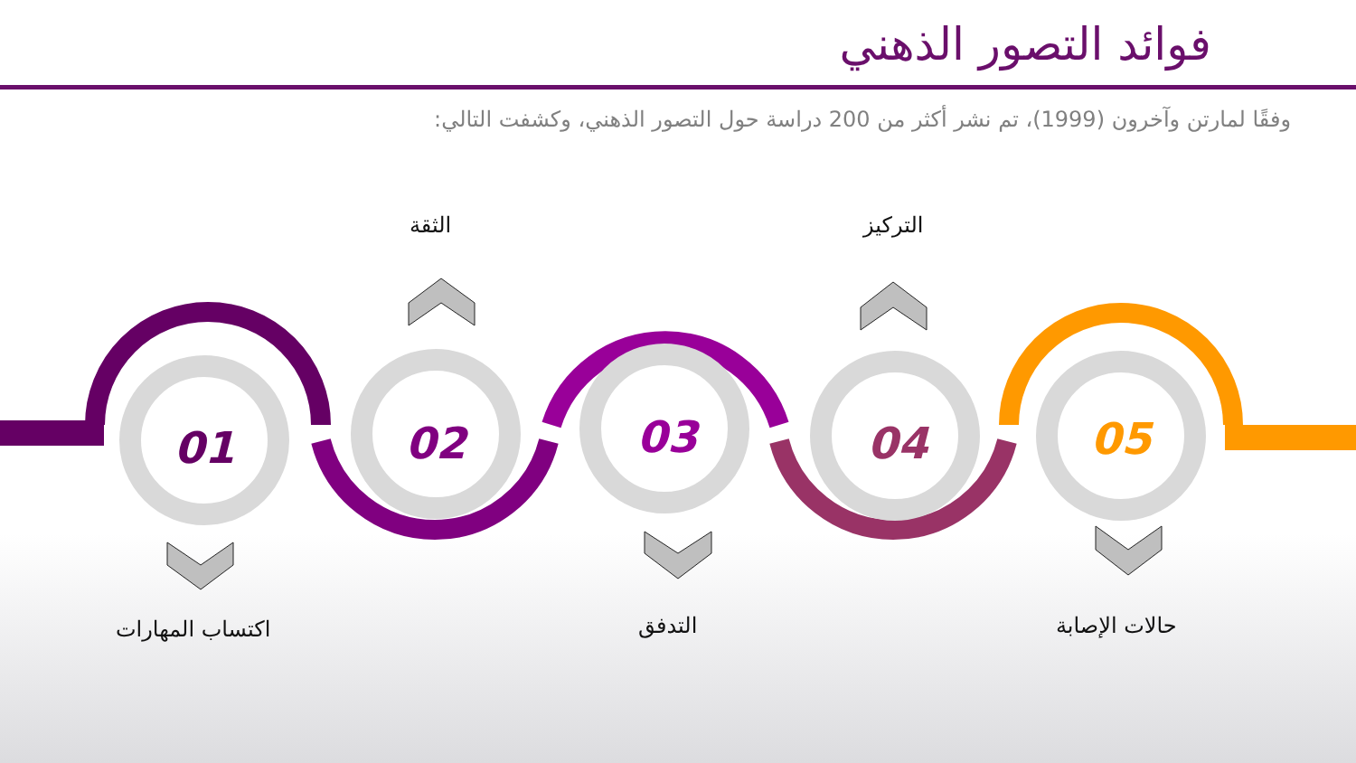فوائد التصور الذهني
وفقًا لمارتن وآخرون (1999)، تم نشر أكثر من 200 دراسة حول التصور الذهني، وكشفت التالي:
01
02
03
04
05
الثقة التركيز
اكتساب المهارات التدفق حالات الإصابة